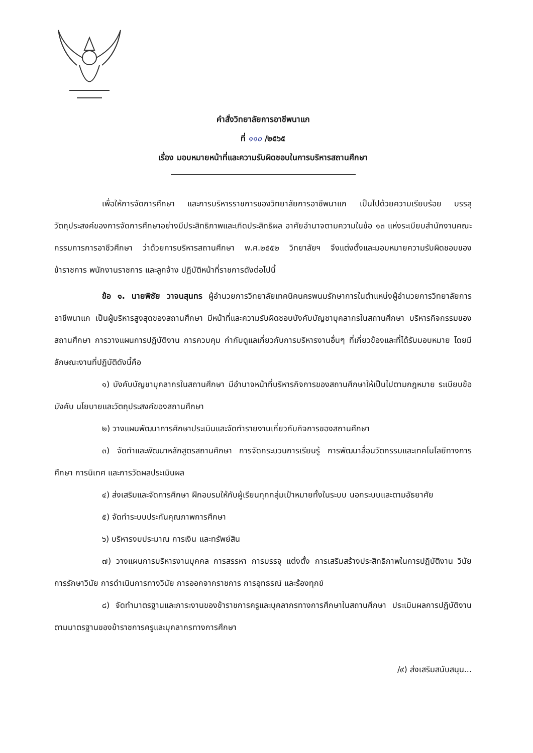คำสั่งวิทยาลัยการอาชีพนาแก
ที่ ๑๑๐ /๒๕๖๕
เรื่อง มอบหมายหน้าที่และความรับผิดชอบในการบริหารสถานศึกษา
เพื่อให้การจัดการศึกษา และการบริหารราชการของวิทยาลัยการอาชีพนาแก เป็นไปด้วยความเรียบร้อย บรรลุวัตถุประสงค์ของการจัดการศึกษาอย่างมีประสิทธิภาพและเกิดประสิทธิผล อาศัยอำนาจตามความในข้อ ๑๓ แห่งระเบียบสำนักงานคณะกรรมการการอาชีวศึกษา ว่าด้วยการบริหารสถานศึกษา พ.ศ.๒๕๕๒ วิทยาลัยฯ จึงแต่งตั้งและมอบหมายความรับผิดชอบของข้าราชการ พนักงานราชการ และลูกจ้าง ปฏิบัติหน้าที่ราชการดังต่อไปนี้
ข้อ ๑. นายพิชัย วาจนสุนทร ผู้อำนวยการวิทยาลัยเทคนิคนครพนมรักษาการในตำแหน่งผู้อำนวยการวิทยาลัยการอาชีพนาแก เป็นผู้บริหารสูงสุดของสถานศึกษา มีหน้าที่และความรับผิดชอบบังคับบัญชาบุคลากรในสถานศึกษา บริหารกิจกรรมของสถานศึกษา การวางแผนการปฏิบัติงาน การควบคุม กำกับดูแลเกี่ยวกับการบริหารงานอื่นๆ ที่เกี่ยวข้องและที่ได้รับมอบหมาย โดยมีลักษณะงานที่ปฏิบัติดังนี้คือ
๑) บังคับบัญชาบุคลากรในสถานศึกษา มีอำนาจหน้าที่บริหารกิจการของสถานศึกษาให้เป็นไปตามกฎหมาย ระเบียบข้อบังคับ นโยบายและวัตถุประสงค์ของสถานศึกษา
๒) วางแผนพัฒนาการศึกษาประเมินและจัดทำรายงานเกี่ยวกับกิจการของสถานศึกษา
๓) จัดทำและพัฒนาหลักสูตรสถานศึกษา การจัดกระบวนการเรียนรู้ การพัฒนาสื่อนวัตกรรมและเทคโนโลยีทางการศึกษา การนิเทศ และการวัดผลประเมินผล
๔) ส่งเสริมและจัดการศึกษา ฝึกอบรมให้กับผู้เรียนทุกกลุ่มเป้าหมายทั้งในระบบ นอกระบบและตามอัธยาศัย
๕) จัดทำระบบประกันคุณภาพการศึกษา
๖) บริหารงบประมาณ การเงิน และทรัพย์สิน
๗) วางแผนการบริหารงานบุคคล การสรรหา การบรรจุ แต่งตั้ง การเสริมสร้างประสิทธิภาพในการปฏิบัติงาน วินัย การรักษาวินัย การดำเนินการทางวินัย การออกจากราชการ การอุทธรณ์ และร้องทุกข์
๘) จัดทำมาตรฐานและภาระงานของข้าราชการครูและบุคลากรทางการศึกษาในสถานศึกษา ประเมินผลการปฏิบัติงานตามมาตรฐานของข้าราชการครูและบุคลากรทางการศึกษา
/๙) ส่งเสริมสนับสนุน...